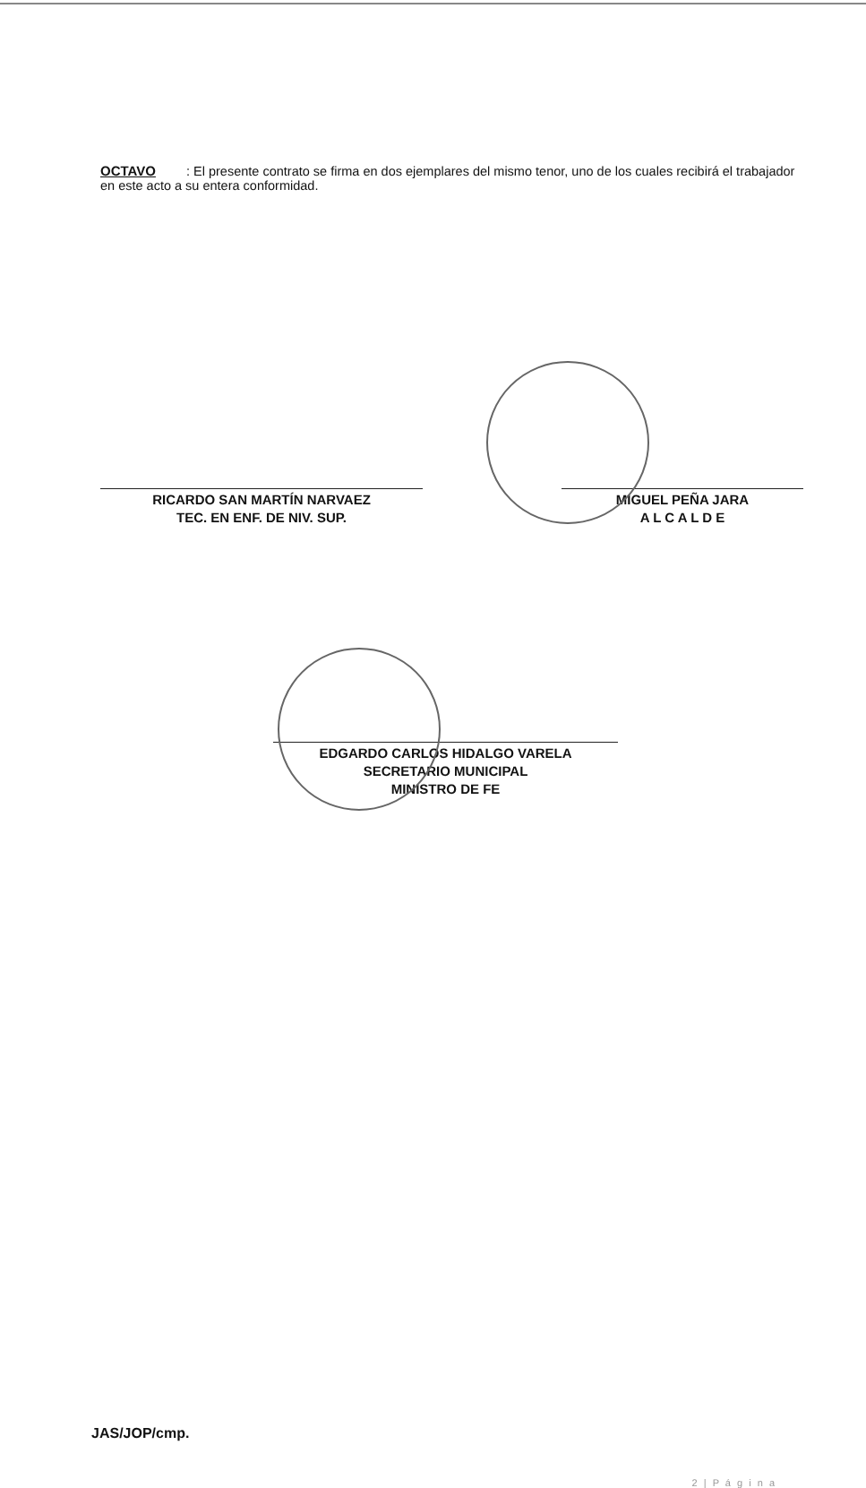OCTAVO : El presente contrato se firma en dos ejemplares del mismo tenor, uno de los cuales recibirá el trabajador en este acto a su entera conformidad.
RICARDO SAN MARTÍN NARVAEZ
TEC. EN ENF. DE NIV. SUP.
MIGUEL PEÑA JARA
A L C A L D E
EDGARDO CARLOS HIDALGO VARELA
SECRETARIO MUNICIPAL
MINISTRO DE FE
JAS/JOP/cmp.
2 | P á g i n a